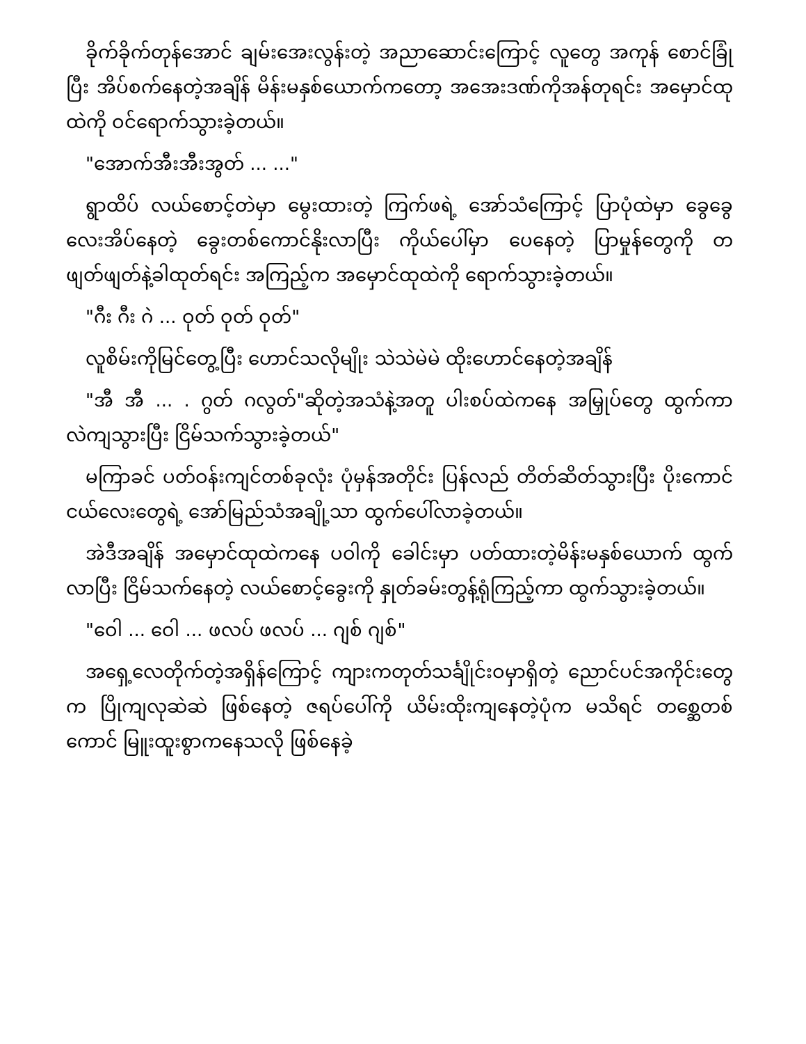ခိုက်ခိုက်တုန်အောင် ချမ်းအေးလွန်းတဲ့ အညာဆောင်းကြောင့် လူတွေ အကုန် စောင်ခြုံပြီး အိပ်စက်နေတဲ့အချိန် မိန်းမနှစ်ယောက်ကတော့ အအေးဒဏ်ကိုအန်တုရင်း အမှောင်ထုထဲကို ဝင်ရောက်သွားခဲ့တယ်။
"အောက်အီးအီးအွတ် ... ..."
ရွာထိပ် လယ်စောင့်တဲမှာ မွေးထားတဲ့ ကြက်ဖရဲ့ အော်သံကြောင့် ပြာပုံထဲမှာ ခွေခွေလေးအိပ်နေတဲ့ ခွေးတစ်ကောင်နိုးလာပြီး ကိုယ်ပေါ်မှာ ပေနေတဲ့ ပြာမှုန်တွေကို တဖျတ်ဖျတ်နဲ့ခါထုတ်ရင်း အကြည့်က အမှောင်ထုထဲကို ရောက်သွားခဲ့တယ်။
"ဂီး ဂီး ဂဲ ... ဝုတ် ဝုတ် ဝုတ်"
လူစိမ်းကိုမြင်တွေ့ပြီး ဟောင်သလိုမျိုး သဲသဲမဲမဲ ထိုးဟောင်နေတဲ့အချိန်
"အီ အီ ... . ဂွတ် ဂလွတ်"ဆိုတဲ့အသံနဲ့အတူ ပါးစပ်ထဲကနေ အမြှုပ်တွေ ထွက်ကာ လဲကျသွားပြီး ငြိမ်သက်သွားခဲ့တယ်"
မကြာခင် ပတ်ဝန်းကျင်တစ်ခုလုံး ပုံမှန်အတိုင်း ပြန်လည် တိတ်ဆိတ်သွားပြီး ပိုးကောင်ငယ်လေးတွေရဲ့ အော်မြည်သံအချို့သာ ထွက်ပေါ်လာခဲ့တယ်။
အဲဒီအချိန် အမှောင်ထုထဲကနေ ပဝါကို ခေါင်းမှာ ပတ်ထားတဲ့မိန်းမနှစ်ယောက် ထွက်လာပြီး ငြိမ်သက်နေတဲ့ လယ်စောင့်ခွေးကို နှုတ်ခမ်းတွန့်ရုံကြည့်ကာ ထွက်သွားခဲ့တယ်။
"ဝေါ ... ဝေါ ... ဖလပ် ဖလပ် ... ဂျစ် ဂျစ်"
အရှေ့လေတိုက်တဲ့အရှိန်ကြောင့် ကျားကတုတ်သင်္ချိုင်းဝမှာရှိတဲ့ ညောင်ပင်အကိုင်းတွေက ပြိုကျလုဆဲဆဲ ဖြစ်နေတဲ့ ဇရပ်ပေါ်ကို ယိမ်းထိုးကျနေတဲ့ပုံက မသိရင် တစ္ဆေတစ်ကောင် မြူးထူးစွာကနေသလို ဖြစ်နေခဲ့